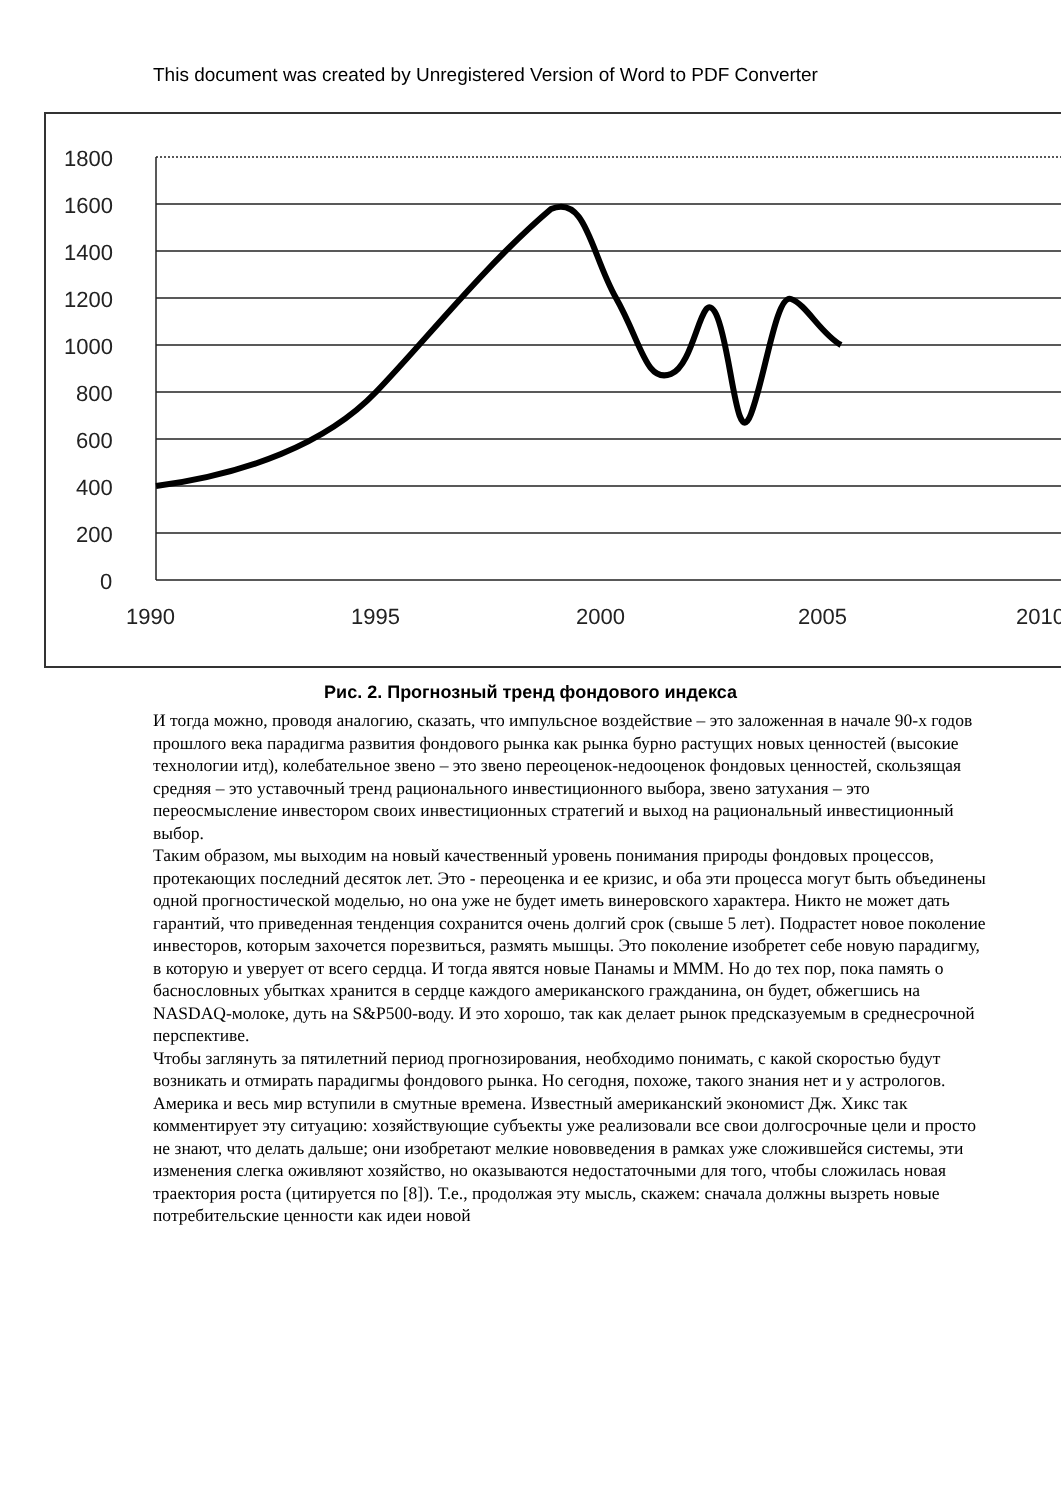This document was created by Unregistered Version of Word to PDF Converter
1800
1600
1400
1200
1000
800
600
400
200
0
1990
1995
2000
2005
2010
Рис. 2. Прогнозный тренд фондового индекса
И тогда можно, проводя аналогию, сказать, что импульсное воздействие – это заложенная в начале 90-х годов прошлого века парадигма развития фондового рынка как рынка бурно растущих новых ценностей (высокие технологии итд), колебательное звено – это звено переоценок-недооценок фондовых ценностей, скользящая средняя – это уставочный тренд рационального инвестиционного выбора, звено затухания – это переосмысление инвестором своих инвестиционных стратегий и выход на рациональный инвестиционный выбор.
Таким образом, мы выходим на новый качественный уровень понимания природы фондовых процессов, протекающих последний десяток лет. Это - переоценка и ее кризис, и оба эти процесса могут быть объединены одной прогностической моделью, но она уже не будет иметь винеровского характера. Никто не может дать гарантий, что приведенная тенденция сохранится очень долгий срок (свыше 5 лет). Подрастет новое поколение инвесторов, которым захочется порезвиться, размять мышцы. Это поколение изобретет себе новую парадигму, в которую и уверует от всего сердца. И тогда явятся новые Панамы и МММ. Но до тех пор, пока память о баснословных убытках хранится в сердце каждого американского гражданина, он будет, обжегшись на NASDAQ-молоке, дуть на S&P500-воду. И это хорошо, так как делает рынок предсказуемым в среднесрочной перспективе.
Чтобы заглянуть за пятилетний период прогнозирования, необходимо понимать, с какой скоростью будут возникать и отмирать парадигмы фондового рынка. Но сегодня, похоже, такого знания нет и у астрологов. Америка и весь мир вступили в смутные времена. Известный американский экономист Дж. Хикс так комментирует эту ситуацию: хозяйствующие субъекты уже реализовали все свои долгосрочные цели и просто не знают, что делать дальше; они изобретают мелкие нововведения в рамках уже сложившейся системы, эти изменения слегка оживляют хозяйство, но оказываются недостаточными для того, чтобы сложилась новая траектория роста (цитируется по [8]). Т.е., продолжая эту мысль, скажем: сначала должны вызреть новые потребительские ценности как идеи новой